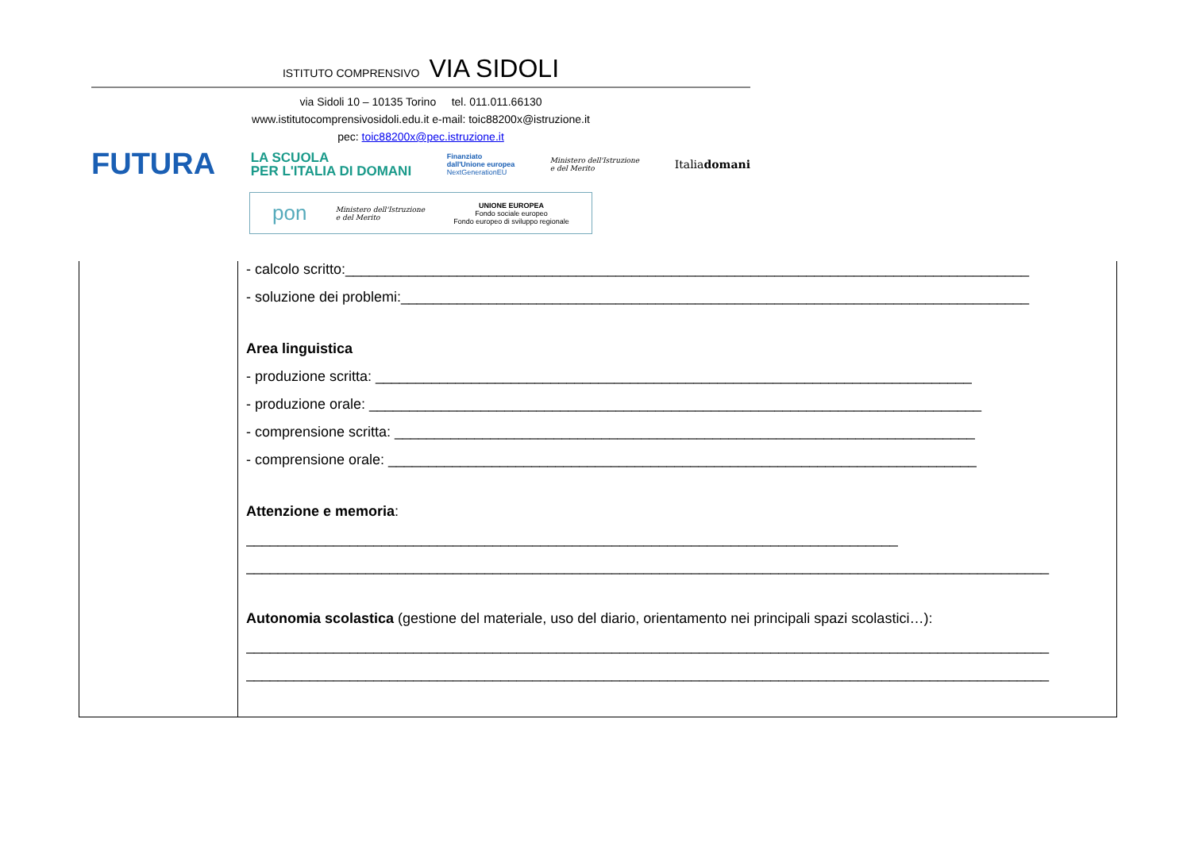ISTITUTO COMPRENSIVO VIA SIDOLI
via Sidoli 10 – 10135 Torino tel. 011.011.66130
www.istitutocomprensivosidoli.edu.it e-mail: toic88200x@istruzione.it
pec: toic88200x@pec.istruzione.it
FUTURA LA SCUOLA
PER L'ITALIA DI DOMANI Finanziato
dall'Unione europea
NextGenerationEU Ministero dell'Istruzione
e del Merito Italiadomani
pon Ministero dell'Istruzione
e del Merito UNIONE EUROPEA
Fondo sociale europeo
Fondo europeo di sviluppo regionale
| | - calcolo scritto:______________________________________________________________________________________ - soluzione dei problemi:_______________________________________________________________________________ Area linguistica - produzione scritta: ___________________________________________________________________________ - produzione orale: _____________________________________________________________________________ - comprensione scritta: _________________________________________________________________________ - comprensione orale: __________________________________________________________________________ Attenzione e memoria : __________________________________________________________________________________ _____________________________________________________________________________________________________ Autonomia scolastica (gestione del materiale, uso del diario, orientamento nei principali spazi scolastici…): _____________________________________________________________________________________________________ _____________________________________________________________________________________________________ |